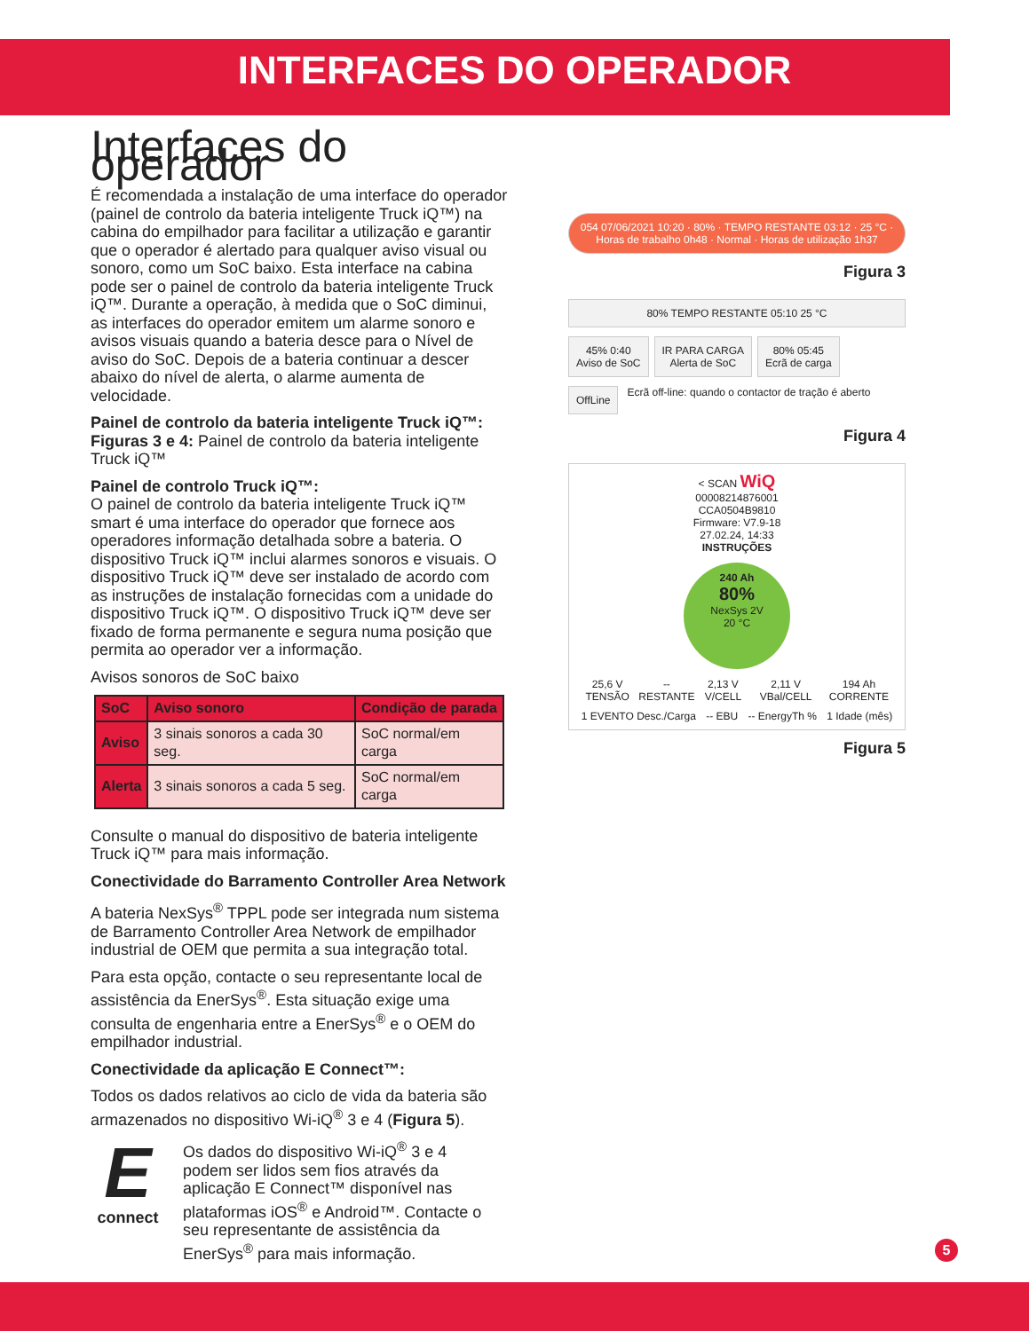INTERFACES DO OPERADOR
Interfaces do operador
É recomendada a instalação de uma interface do operador (painel de controlo da bateria inteligente Truck iQ™) na cabina do empilhador para facilitar a utilização e garantir que o operador é alertado para qualquer aviso visual ou sonoro, como um SoC baixo. Esta interface na cabina pode ser o painel de controlo da bateria inteligente Truck iQ™. Durante a operação, à medida que o SoC diminui, as interfaces do operador emitem um alarme sonoro e avisos visuais quando a bateria desce para o Nível de aviso do SoC. Depois de a bateria continuar a descer abaixo do nível de alerta, o alarme aumenta de velocidade.
Painel de controlo da bateria inteligente Truck iQ™:
Figuras 3 e 4: Painel de controlo da bateria inteligente Truck iQ™
Painel de controlo Truck iQ™:
O painel de controlo da bateria inteligente Truck iQ™ smart é uma interface do operador que fornece aos operadores informação detalhada sobre a bateria. O dispositivo Truck iQ™ inclui alarmes sonoros e visuais. O dispositivo Truck iQ™ deve ser instalado de acordo com as instruções de instalação fornecidas com a unidade do dispositivo Truck iQ™. O dispositivo Truck iQ™ deve ser fixado de forma permanente e segura numa posição que permita ao operador ver a informação.
Avisos sonoros de SoC baixo
| SoC | Aviso sonoro | Condição de parada |
| --- | --- | --- |
| Aviso | 3 sinais sonoros a cada 30 seg. | SoC normal/em carga |
| Alerta | 3 sinais sonoros a cada 5 seg. | SoC normal/em carga |
Consulte o manual do dispositivo de bateria inteligente Truck iQ™ para mais informação.
Conectividade do Barramento Controller Area Network
A bateria NexSys<sup>®</sup> TPPL pode ser integrada num sistema de Barramento Controller Area Network de empilhador industrial de OEM que permita a sua integração total.
Para esta opção, contacte o seu representante local de assistência da EnerSys<sup>®</sup>. Esta situação exige uma consulta de engenharia entre a EnerSys<sup>®</sup> e o OEM do empilhador industrial.
Conectividade da aplicação E Connect™:
Todos os dados relativos ao ciclo de vida da bateria são armazenados no dispositivo Wi-iQ<sup>®</sup> 3 e 4 (Figura 5).
E
connect
Os dados do dispositivo Wi-iQ<sup>®</sup> 3 e 4 podem ser lidos sem fios através da aplicação E Connect™ disponível nas plataformas iOS<sup>®</sup> e Android™. Contacte o seu representante de assistência da EnerSys<sup>®</sup> para mais informação.
054 07/06/2021 10:20 · 80% · TEMPO RESTANTE 03:12 · 25 °C · Horas de trabalho 0h48 · Normal · Horas de utilização 1h37
Figura 3
80% TEMPO RESTANTE 05:10 25 °C
45% 0:40
Aviso de SoC
IR PARA CARGA
Alerta de SoC
80% 05:45
Ecrã de carga
OffLine
Ecrã off-line: quando o contactor de tração é aberto
Figura 4
< SCAN WiQ
00008214876001
CCA0504B9810
Firmware: V7.9-18
27.02.24, 14:33
INSTRUÇÕES
240 Ah
80%
NexSys 2V
20 °C
25,6 V TENSÃO -- RESTANTE 2,13 V V/CELL 2,11 V VBal/CELL 194 Ah CORRENTE
1 EVENTO Desc./Carga -- EBU -- EnergyTh % 1 Idade (mês)
Figura 5
5